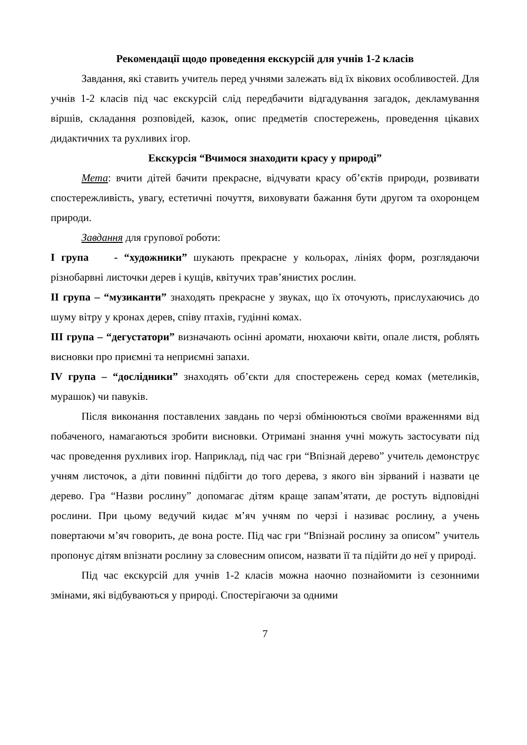Рекомендації щодо проведення екскурсій для учнів 1-2 класів
Завдання, які ставить учитель перед учнями залежать від їх вікових особливостей. Для учнів 1-2 класів під час екскурсій слід передбачити відгадування загадок, декламування віршів, складання розповідей, казок, опис предметів спостережень, проведення цікавих дидактичних та рухливих ігор.
Екскурсія “Вчимося знаходити красу у природі”
Мета: вчити дітей бачити прекрасне, відчувати красу об’єктів природи, розвивати спостережливість, увагу, естетичні почуття, виховувати бажання бути другом та охоронцем природи.
Завдання для групової роботи:
І група - “художники” шукають прекрасне у кольорах, лініях форм, розглядаючи різнобарвні листочки дерев і кущів, квітучих трав’янистих рослин.
ІІ група – “музиканти” знаходять прекрасне у звуках, що їх оточують, прислухаючись до шуму вітру у кронах дерев, співу птахів, гудінні комах.
ІІІ група – “дегустатори” визначають осінні аромати, нюхаючи квіти, опале листя, роблять висновки про приємні та неприємні запахи.
IV група – “дослідники” знаходять об’єкти для спостережень серед комах (метеликів, мурашок) чи павуків.
Після виконання поставлених завдань по черзі обмінюються своїми враженнями від побаченого, намагаються зробити висновки. Отримані знання учні можуть застосувати під час проведення рухливих ігор. Наприклад, під час гри “Впізнай дерево” учитель демонструє учням листочок, а діти повинні підбігти до того дерева, з якого він зірваний і назвати це дерево. Гра “Назви рослину” допомагає дітям краще запам’ятати, де ростуть відповідні рослини. При цьому ведучий кидає м’яч учням по черзі і називає рослину, а учень повертаючи м’яч говорить, де вона росте. Під час гри “Впізнай рослину за описом” учитель пропонує дітям впізнати рослину за словесним описом, назвати її та підійти до неї у природі.
Під час екскурсій для учнів 1-2 класів можна наочно познайомити із сезонними змінами, які відбуваються у природі. Спостерігаючи за одними
7